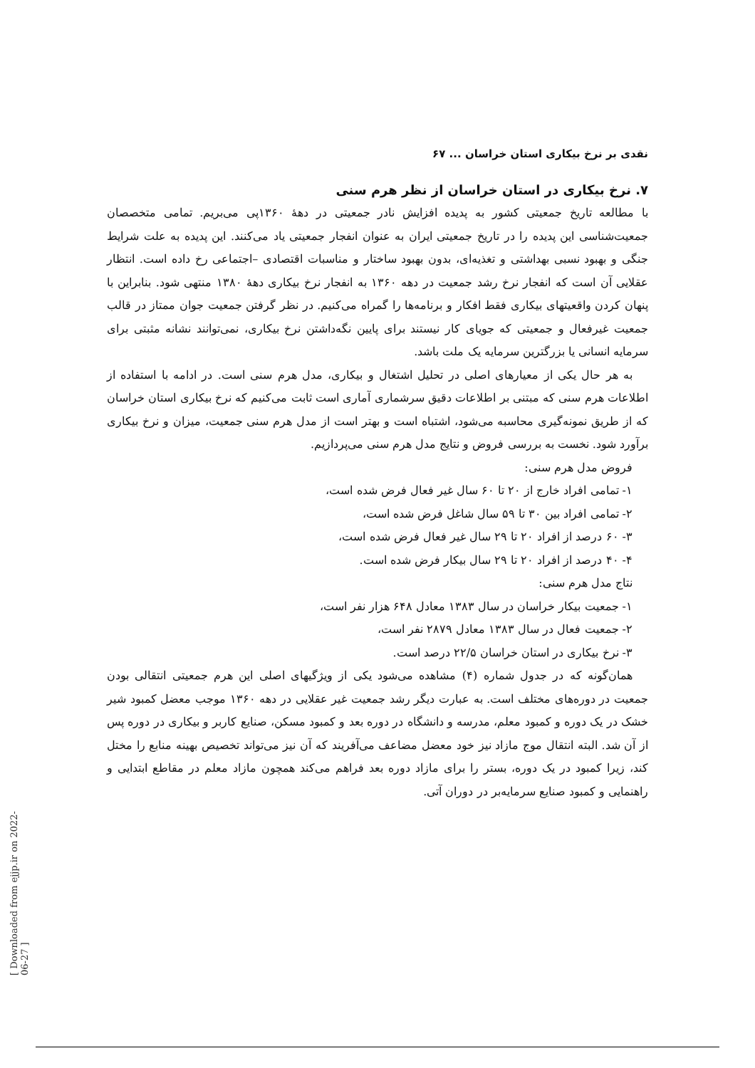نقدی بر نرخ بیکاری استان خراسان ... ۶۷
۷. نرخ بیکاری در استان خراسان از نظر هرم سنی
با مطالعه تاریخ جمعیتی کشور به پدیده افزایش نادر جمعیتی در دهۀ ۱۳۶۰پی می‌بریم. تمامی متخصصان جمعیت‌شناسی این پدیده را در تاریخ جمعیتی ایران به عنوان انفجار جمعیتی یاد می‌کنند. این پدیده به علت شرایط جنگی و بهبود نسبی بهداشتی و تغذیه‌ای، بدون بهبود ساختار و مناسبات اقتصادی –اجتماعی رخ داده است. انتظار عقلایی آن است که انفجار نرخ رشد جمعیت در دهه ۱۳۶۰ به انفجار نرخ بیکاری دهۀ ۱۳۸۰ منتهی شود. بنابراین با پنهان کردن واقعیتهای بیکاری فقط افکار و برنامه‌ها را گمراه می‌کنیم. در نظر گرفتن جمعیت جوان ممتاز در قالب جمعیت غیرفعال و جمعیتی که جویای کار نیستند برای پایین نگه‌داشتن نرخ بیکاری، نمی‌توانند نشانه مثبتی برای سرمایه انسانی یا بزرگترین سرمایه یک ملت باشد.
به هر حال یکی از معیارهای اصلی در تحلیل اشتغال و بیکاری، مدل هرم سنی است. در ادامه با استفاده از اطلاعات هرم سنی که مبتنی بر اطلاعات دقیق سرشماری آماری است ثابت می‌کنیم که نرخ بیکاری استان خراسان که از طریق نمونه‌گیری محاسبه می‌شود، اشتباه است و بهتر است از مدل هرم سنی جمعیت، میزان و نرخ بیکاری برآورد شود. نخست به بررسی فروض و نتایج مدل هرم سنی می‌پردازیم.
فروض مدل هرم سنی:
۱- تمامی افراد خارج از ۲۰ تا ۶۰ سال غیر فعال فرض شده است،
۲- تمامی افراد بین ۳۰ تا ۵۹ سال شاغل فرض شده است،
۳- ۶۰ درصد از افراد ۲۰ تا ۲۹ سال غیر فعال فرض شده است،
۴- ۴۰ درصد از افراد ۲۰ تا ۲۹ سال بیکار فرض شده است.
نتاج مدل هرم سنی:
۱- جمعیت بیکار خراسان در سال ۱۳۸۳ معادل ۶۴۸ هزار نفر است،
۲- جمعیت فعال در سال ۱۳۸۳ معادل ۲۸۷۹ نفر است،
۳- نرخ بیکاری در استان خراسان ۲۲/۵ درصد است.
همان‌گونه که در جدول شماره (۴) مشاهده می‌شود یکی از ویژگیهای اصلی این هرم جمعیتی انتقالی بودن جمعیت در دوره‌های مختلف است. به عبارت دیگر رشد جمعیت غیر عقلایی در دهه ۱۳۶۰ موجب معضل کمبود شیر خشک در یک دوره و کمبود معلم، مدرسه و دانشگاه در دوره بعد و کمبود مسکن، صنایع کاربر و بیکاری در دوره پس از آن شد. البته انتقال موج مازاد نیز خود معضل مضاعف می‌آفریند که آن نیز می‌تواند تخصیص بهینه منابع را مختل کند، زیرا کمبود در یک دوره، بستر را برای مازاد دوره بعد فراهم می‌کند همچون مازاد معلم در مقاطع ابتدایی و راهنمایی و کمبود صنایع سرمایه‌بر در دوران آتی.
[ Downloaded from ejjp.ir on 2022-06-27 ]